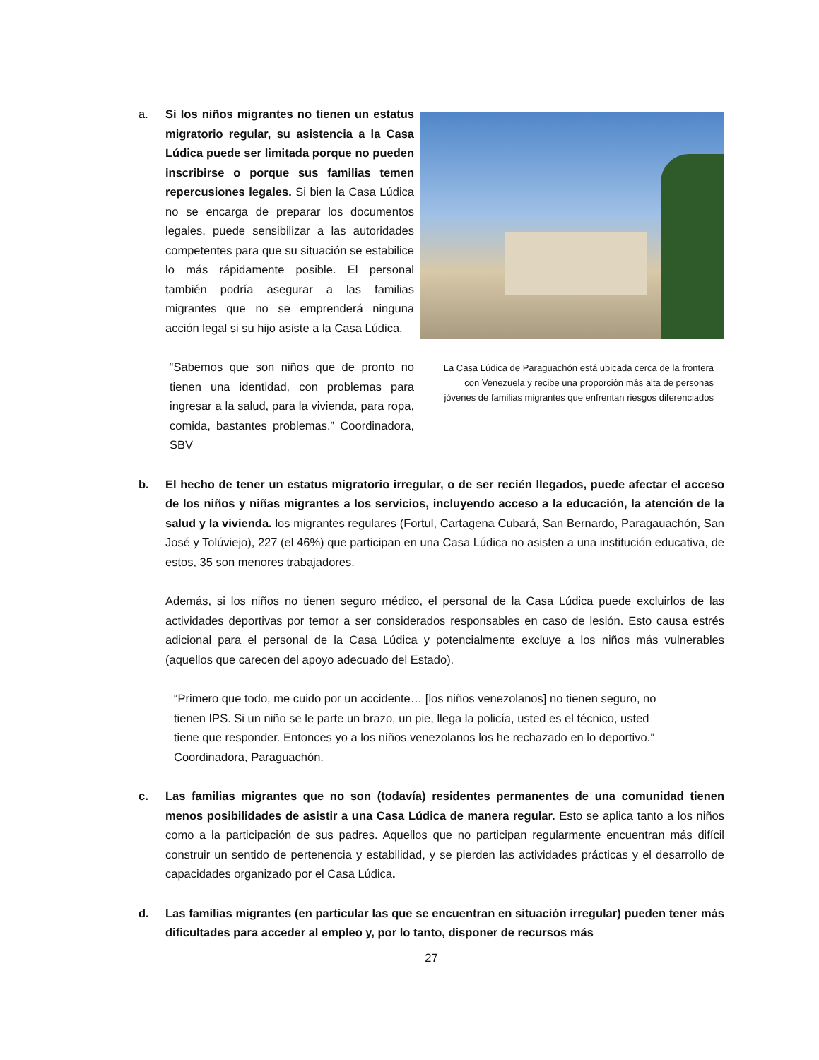a. Si los niños migrantes no tienen un estatus migratorio regular, su asistencia a la Casa Lúdica puede ser limitada porque no pueden inscribirse o porque sus familias temen repercusiones legales. Si bien la Casa Lúdica no se encarga de preparar los documentos legales, puede sensibilizar a las autoridades competentes para que su situación se estabilice lo más rápidamente posible. El personal también podría asegurar a las familias migrantes que no se emprenderá ninguna acción legal si su hijo asiste a la Casa Lúdica.
“Sabemos que son niños que de pronto no tienen una identidad, con problemas para ingresar a la salud, para la vivienda, para ropa, comida, bastantes problemas.” Coordinadora, SBV
La Casa Lúdica de Paraguachón está ubicada cerca de la frontera con Venezuela y recibe una proporción más alta de personas jóvenes de familias migrantes que enfrentan riesgos diferenciados
b. El hecho de tener un estatus migratorio irregular, o de ser recién llegados, puede afectar el acceso de los niños y niñas migrantes a los servicios, incluyendo acceso a la educación, la atención de la salud y la vivienda. los migrantes regulares (Fortul, Cartagena Cubará, San Bernardo, Paragauachón, San José y Tolúviejo), 227 (el 46%) que participan en una Casa Lúdica no asisten a una institución educativa, de estos, 35 son menores trabajadores.
Además, si los niños no tienen seguro médico, el personal de la Casa Lúdica puede excluirlos de las actividades deportivas por temor a ser considerados responsables en caso de lesión. Esto causa estrés adicional para el personal de la Casa Lúdica y potencialmente excluye a los niños más vulnerables (aquellos que carecen del apoyo adecuado del Estado).
“Primero que todo, me cuido por un accidente… [los niños venezolanos] no tienen seguro, no tienen IPS. Si un niño se le parte un brazo, un pie, llega la policía, usted es el técnico, usted tiene que responder. Entonces yo a los niños venezolanos los he rechazado en lo deportivo.” Coordinadora, Paraguachón.
c. Las familias migrantes que no son (todavía) residentes permanentes de una comunidad tienen menos posibilidades de asistir a una Casa Lúdica de manera regular. Esto se aplica tanto a los niños como a la participación de sus padres. Aquellos que no participan regularmente encuentran más difícil construir un sentido de pertenencia y estabilidad, y se pierden las actividades prácticas y el desarrollo de capacidades organizado por el Casa Lúdica.
d. Las familias migrantes (en particular las que se encuentran en situación irregular) pueden tener más dificultades para acceder al empleo y, por lo tanto, disponer de recursos más
27